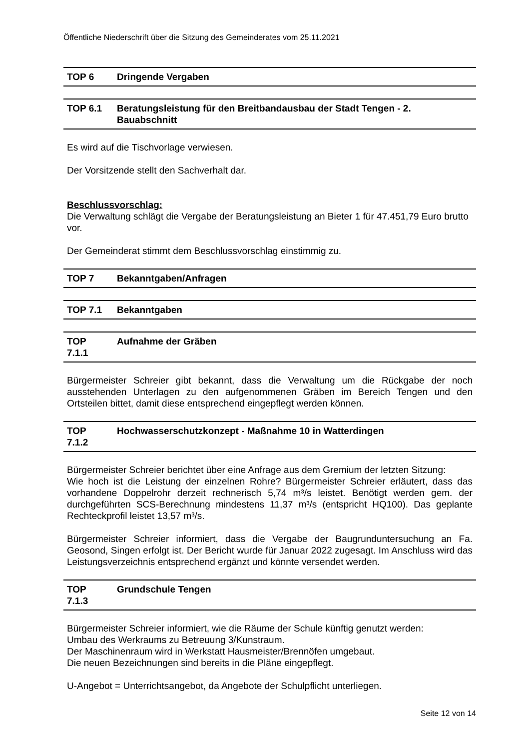Öffentliche Niederschrift über die Sitzung des Gemeinderates vom 25.11.2021
TOP 6 Dringende Vergaben
TOP 6.1 Beratungsleistung für den Breitbandausbau der Stadt Tengen - 2. Bauabschnitt
Es wird auf die Tischvorlage verwiesen.
Der Vorsitzende stellt den Sachverhalt dar.
Beschlussvorschlag:
Die Verwaltung schlägt die Vergabe der Beratungsleistung an Bieter 1 für 47.451,79 Euro brutto vor.
Der Gemeinderat stimmt dem Beschlussvorschlag einstimmig zu.
TOP 7 Bekanntgaben/Anfragen
TOP 7.1 Bekanntgaben
TOP
7.1.1 Aufnahme der Gräben
Bürgermeister Schreier gibt bekannt, dass die Verwaltung um die Rückgabe der noch ausstehenden Unterlagen zu den aufgenommenen Gräben im Bereich Tengen und den Ortsteilen bittet, damit diese entsprechend eingepflegt werden können.
TOP
7.1.2 Hochwasserschutzkonzept - Maßnahme 10 in Watterdingen
Bürgermeister Schreier berichtet über eine Anfrage aus dem Gremium der letzten Sitzung:
Wie hoch ist die Leistung der einzelnen Rohre? Bürgermeister Schreier erläutert, dass das vorhandene Doppelrohr derzeit rechnerisch 5,74 m³/s leistet. Benötigt werden gem. der durchgeführten SCS-Berechnung mindestens 11,37 m³/s (entspricht HQ100). Das geplante Rechteckprofil leistet 13,57 m³/s.
Bürgermeister Schreier informiert, dass die Vergabe der Baugrunduntersuchung an Fa. Geosond, Singen erfolgt ist. Der Bericht wurde für Januar 2022 zugesagt. Im Anschluss wird das Leistungsverzeichnis entsprechend ergänzt und könnte versendet werden.
TOP
7.1.3 Grundschule Tengen
Bürgermeister Schreier informiert, wie die Räume der Schule künftig genutzt werden:
Umbau des Werkraums zu Betreuung 3/Kunstraum.
Der Maschinenraum wird in Werkstatt Hausmeister/Brennöfen umgebaut.
Die neuen Bezeichnungen sind bereits in die Pläne eingepflegt.
U-Angebot = Unterrichtsangebot, da Angebote der Schulpflicht unterliegen.
Seite 12 von 14